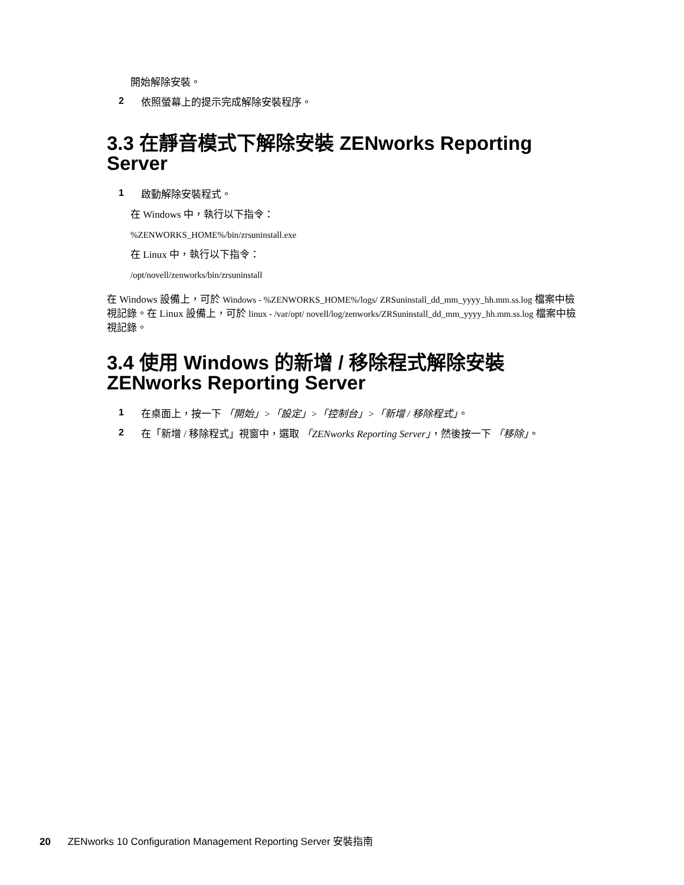開始解除安裝。
2
依照螢幕上的提示完成解除安裝程序。
3.3 在靜音模式下解除安裝 ZENworks Reporting Server
1
啟動解除安裝程式。
在 Windows 中，執行以下指令：
%ZENWORKS_HOME%/bin/zrsuninstall.exe
在 Linux 中，執行以下指令：
/opt/novell/zenworks/bin/zrsuninstall
在 Windows 設備上，可於 Windows - %ZENWORKS_HOME%/logs/ ZRSuninstall_dd_mm_yyyy_hh.mm.ss.log 檔案中檢視記錄。在 Linux 設備上，可於 linux - /var/opt/ novell/log/zenworks/ZRSuninstall_dd_mm_yyyy_hh.mm.ss.log 檔案中檢視記錄。
3.4 使用 Windows 的新增 / 移除程式解除安裝 ZENworks Reporting Server
1
在桌面上，按一下 「開始」>「設定」>「控制台」>「新增 / 移除程式」。
2
在「新增 / 移除程式」視窗中，選取 「ZENworks Reporting Server」，然後按一下 「移除」。
20 ZENworks 10 Configuration Management Reporting Server 安裝指南